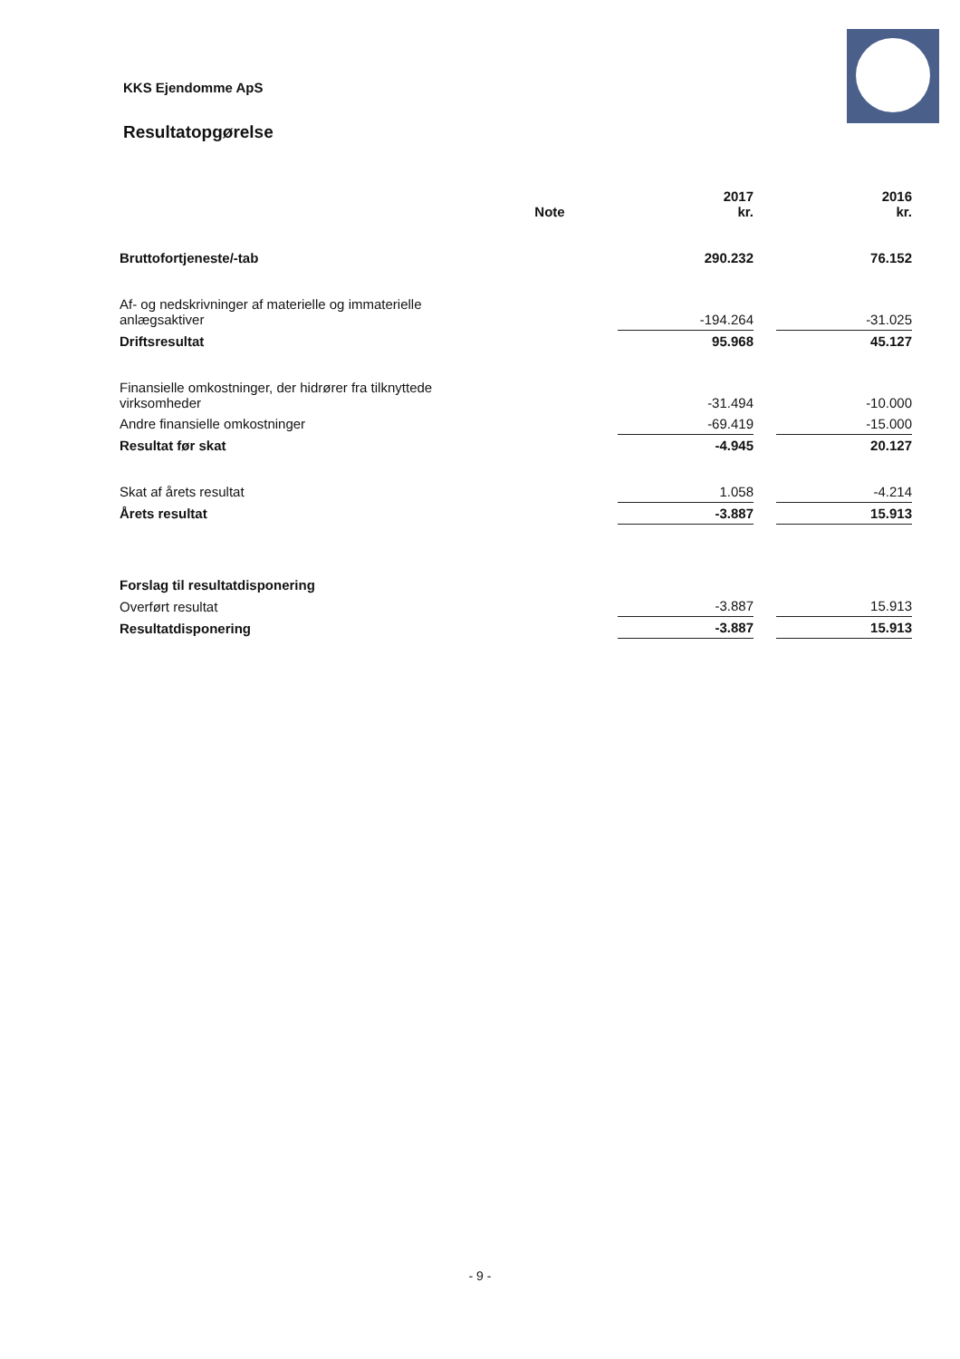KKS Ejendomme ApS
Resultatopgørelse
| | Note | 2017 kr. | | 2016 kr. |
| --- | --- | --- | --- | --- |
| Bruttofortjeneste/-tab | | 290.232 | | 76.152 |
| Af- og nedskrivninger af materielle og immaterielle anlægsaktiver | | -194.264 | | -31.025 |
| Driftsresultat | | 95.968 | | 45.127 |
| Finansielle omkostninger, der hidrører fra tilknyttede virksomheder | | -31.494 | | -10.000 |
| Andre finansielle omkostninger | | -69.419 | | -15.000 |
| Resultat før skat | | -4.945 | | 20.127 |
| Skat af årets resultat | | 1.058 | | -4.214 |
| Årets resultat | | -3.887 | | 15.913 |
| Forslag til resultatdisponering | | | | |
| Overført resultat | | -3.887 | | 15.913 |
| Resultatdisponering | | -3.887 | | 15.913 |
- 9 -